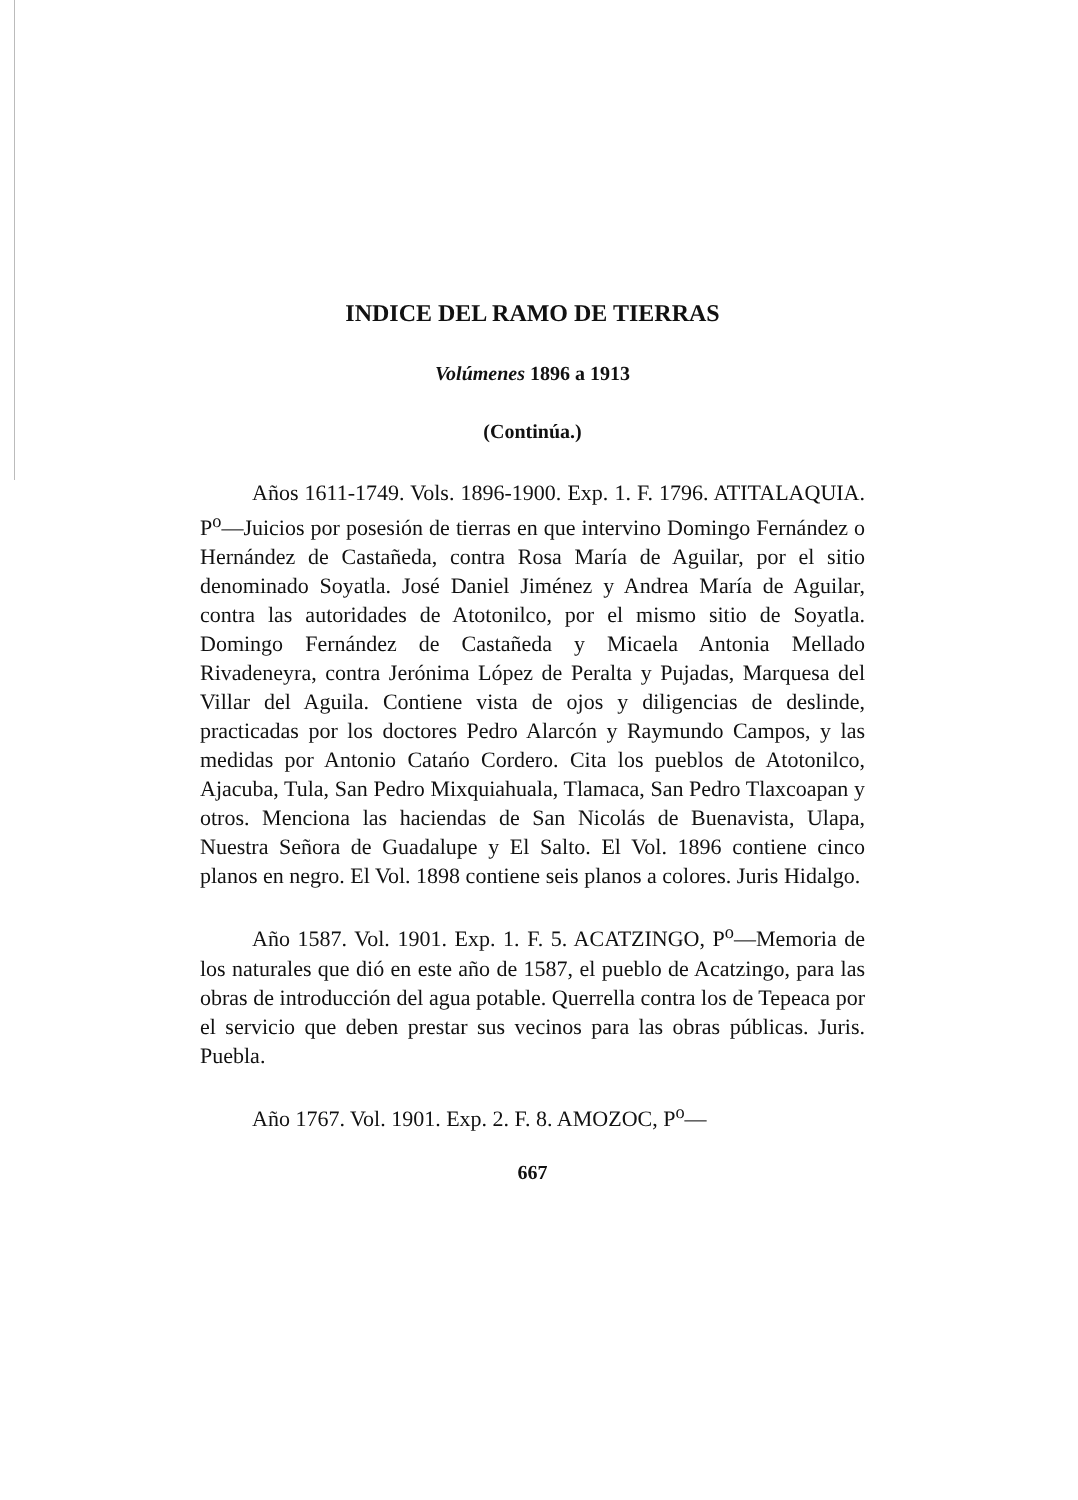INDICE DEL RAMO DE TIERRAS
Volúmenes 1896 a 1913
(Continúa.)
Años 1611-1749. Vols. 1896-1900. Exp. 1. F. 1796. ATITALAQUIA. P<sup>o</sup>—Juicios por posesión de tierras en que intervino Domingo Fernández o Hernández de Castañeda, contra Rosa María de Aguilar, por el sitio denominado Soyatla. José Daniel Jiménez y Andrea María de Aguilar, contra las autoridades de Atotonilco, por el mismo sitio de Soyatla. Domingo Fernández de Castañeda y Micaela Antonia Mellado Rivadeneyra, contra Jerónima López de Peralta y Pujadas, Marquesa del Villar del Aguila. Contiene vista de ojos y diligencias de deslinde, practicadas por los doctores Pedro Alarcón y Raymundo Campos, y las medidas por Antonio Catańo Cordero. Cita los pueblos de Atotonilco, Ajacuba, Tula, San Pedro Mixquiahuala, Tlamaca, San Pedro Tlaxcoapan y otros. Menciona las haciendas de San Nicolás de Buenavista, Ulapa, Nuestra Señora de Guadalupe y El Salto. El Vol. 1896 contiene cinco planos en negro. El Vol. 1898 contiene seis planos a colores. Juris Hidalgo.
Año 1587. Vol. 1901. Exp. 1. F. 5. ACATZINGO, P<sup>o</sup>—Memoria de los naturales que dió en este año de 1587, el pueblo de Acatzingo, para las obras de introducción del agua potable. Querrella contra los de Tepeaca por el servicio que deben prestar sus vecinos para las obras públicas. Juris. Puebla.
Año 1767. Vol. 1901. Exp. 2. F. 8. AMOZOC, P<sup>o</sup>—
667